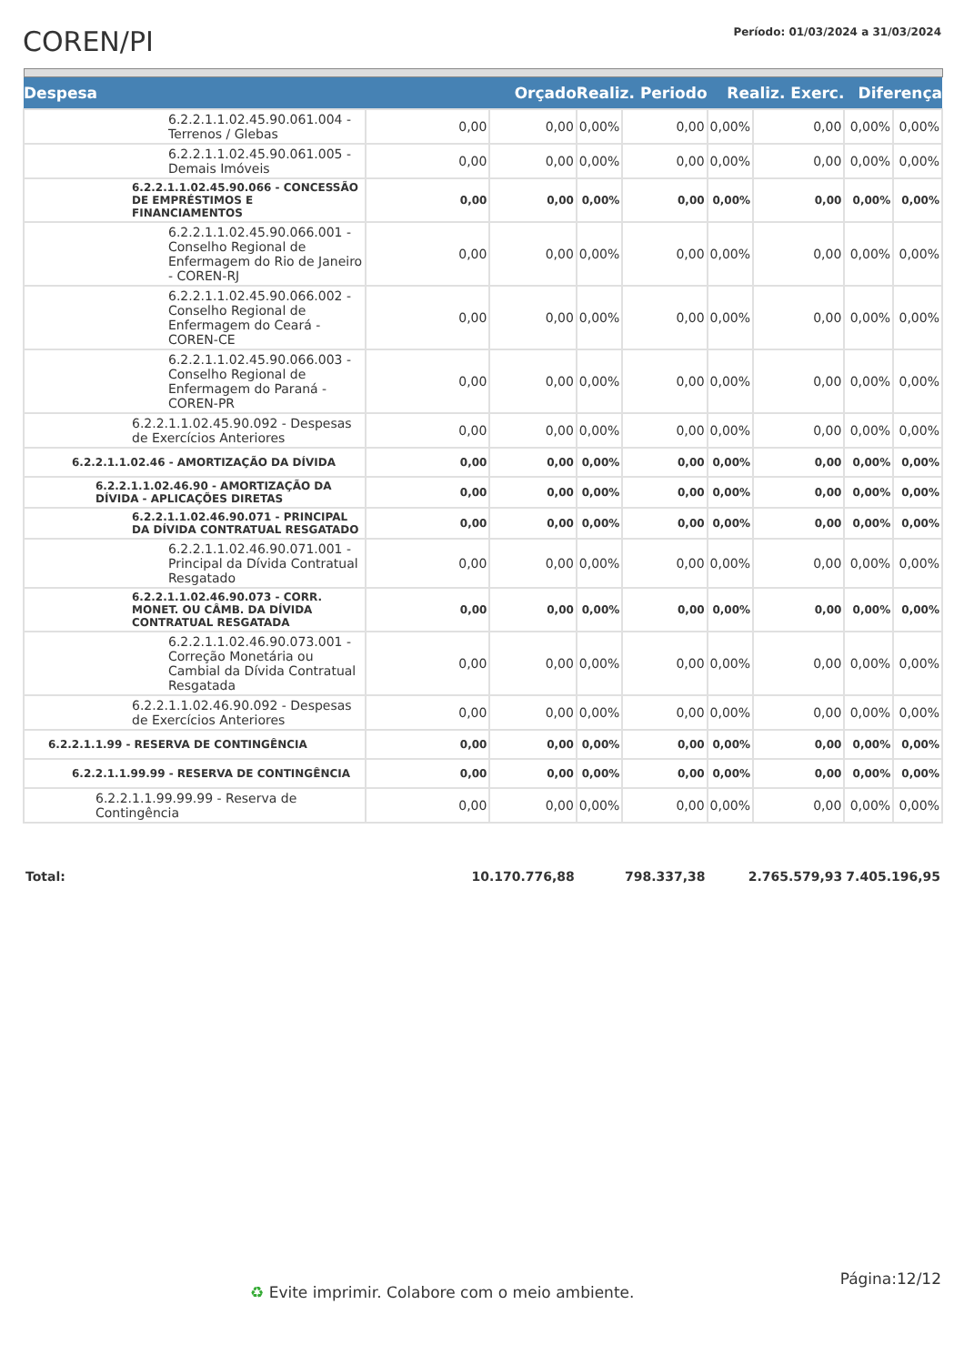COREN/PI
Período: 01/03/2024 a 31/03/2024
| Despesa | Orçado | | Realiz. Periodo | | Realiz. Exerc. | | Diferença | |
| --- | --- | --- | --- | --- | --- | --- | --- | --- |
| 6.2.2.1.1.02.45.90.061.004 - Terrenos / Glebas | 0,00 | 0,00 | 0,00% | 0,00 | 0,00% | 0,00 | 0,00% | 0,00% |
| 6.2.2.1.1.02.45.90.061.005 - Demais Imóveis | 0,00 | 0,00 | 0,00% | 0,00 | 0,00% | 0,00 | 0,00% | 0,00% |
| 6.2.2.1.1.02.45.90.066 - CONCESSÃO DE EMPRÉSTIMOS E FINANCIAMENTOS | 0,00 | 0,00 | 0,00% | 0,00 | 0,00% | 0,00 | 0,00% | 0,00% |
| 6.2.2.1.1.02.45.90.066.001 - Conselho Regional de Enfermagem do Rio de Janeiro - COREN-RJ | 0,00 | 0,00 | 0,00% | 0,00 | 0,00% | 0,00 | 0,00% | 0,00% |
| 6.2.2.1.1.02.45.90.066.002 - Conselho Regional de Enfermagem do Ceará - COREN-CE | 0,00 | 0,00 | 0,00% | 0,00 | 0,00% | 0,00 | 0,00% | 0,00% |
| 6.2.2.1.1.02.45.90.066.003 - Conselho Regional de Enfermagem do Paraná - COREN-PR | 0,00 | 0,00 | 0,00% | 0,00 | 0,00% | 0,00 | 0,00% | 0,00% |
| 6.2.2.1.1.02.45.90.092 - Despesas de Exercícios Anteriores | 0,00 | 0,00 | 0,00% | 0,00 | 0,00% | 0,00 | 0,00% | 0,00% |
| 6.2.2.1.1.02.46 - AMORTIZAÇÃO DA DÍVIDA | 0,00 | 0,00 | 0,00% | 0,00 | 0,00% | 0,00 | 0,00% | 0,00% |
| 6.2.2.1.1.02.46.90 - AMORTIZAÇÃO DA DÍVIDA - APLICAÇÕES DIRETAS | 0,00 | 0,00 | 0,00% | 0,00 | 0,00% | 0,00 | 0,00% | 0,00% |
| 6.2.2.1.1.02.46.90.071 - PRINCIPAL DA DÍVIDA CONTRATUAL RESGATADO | 0,00 | 0,00 | 0,00% | 0,00 | 0,00% | 0,00 | 0,00% | 0,00% |
| 6.2.2.1.1.02.46.90.071.001 - Principal da Dívida Contratual Resgatado | 0,00 | 0,00 | 0,00% | 0,00 | 0,00% | 0,00 | 0,00% | 0,00% |
| 6.2.2.1.1.02.46.90.073 - CORR. MONET. OU CÂMB. DA DÍVIDA CONTRATUAL RESGATADA | 0,00 | 0,00 | 0,00% | 0,00 | 0,00% | 0,00 | 0,00% | 0,00% |
| 6.2.2.1.1.02.46.90.073.001 - Correção Monetária ou Cambial da Dívida Contratual Resgatada | 0,00 | 0,00 | 0,00% | 0,00 | 0,00% | 0,00 | 0,00% | 0,00% |
| 6.2.2.1.1.02.46.90.092 - Despesas de Exercícios Anteriores | 0,00 | 0,00 | 0,00% | 0,00 | 0,00% | 0,00 | 0,00% | 0,00% |
| 6.2.2.1.1.99 - RESERVA DE CONTINGÊNCIA | 0,00 | 0,00 | 0,00% | 0,00 | 0,00% | 0,00 | 0,00% | 0,00% |
| 6.2.2.1.1.99.99 - RESERVA DE CONTINGÊNCIA | 0,00 | 0,00 | 0,00% | 0,00 | 0,00% | 0,00 | 0,00% | 0,00% |
| 6.2.2.1.1.99.99.99 - Reserva de Contingência | 0,00 | 0,00 | 0,00% | 0,00 | 0,00% | 0,00 | 0,00% | 0,00% |
| Total: | 10.170.776,88 | | 798.337,38 | | 2.765.579,93 | | 7.405.196,95 | |
Página:12/12
♻ Evite imprimir. Colabore com o meio ambiente.